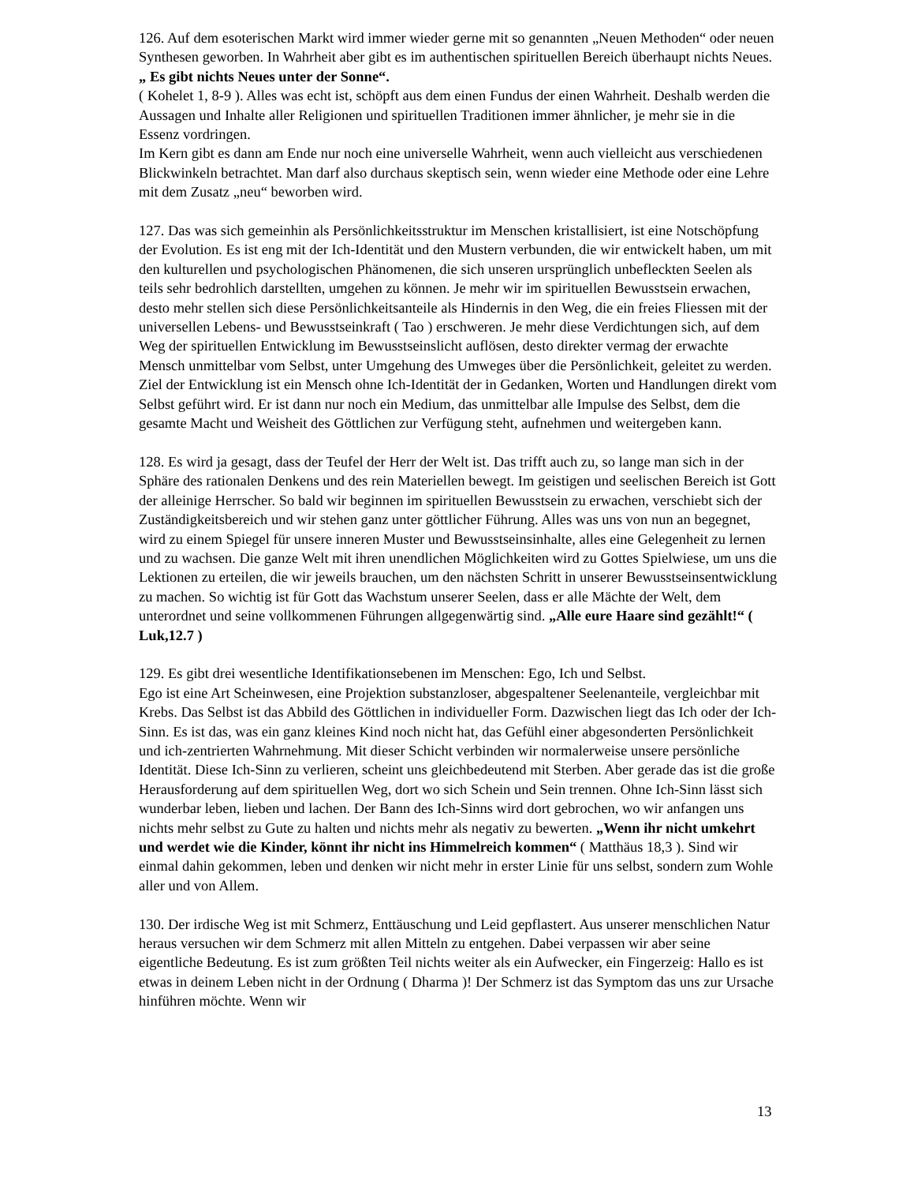126. Auf dem esoterischen Markt wird immer wieder gerne mit so genannten „Neuen Methoden“ oder neuen Synthesen geworben. In Wahrheit aber gibt es im authentischen spirituellen Bereich überhaupt nichts Neues. „ Es gibt nichts Neues unter der Sonne“.
( Kohelet 1, 8-9 ). Alles was echt ist, schöpft aus dem einen Fundus der einen Wahrheit. Deshalb werden die Aussagen und Inhalte aller Religionen und spirituellen Traditionen immer ähnlicher, je mehr sie in die Essenz vordringen.
Im Kern gibt es dann am Ende nur noch eine universelle Wahrheit, wenn auch vielleicht aus verschiedenen Blickwinkeln betrachtet. Man darf also durchaus skeptisch sein, wenn wieder eine Methode oder eine Lehre mit dem Zusatz „neu“ beworben wird.
127. Das was sich gemeinhin als Persönlichkeitsstruktur im Menschen kristallisiert, ist eine Notschöpfung der Evolution. Es ist eng mit der Ich-Identität und den Mustern verbunden, die wir entwickelt haben, um mit den kulturellen und psychologischen Phänomenen, die sich unseren ursprünglich unbefleckten Seelen als teils sehr bedrohlich darstellten, umgehen zu können. Je mehr wir im spirituellen Bewusstsein erwachen, desto mehr stellen sich diese Persönlichkeitsanteile als Hindernis in den Weg, die ein freies Fliessen mit der universellen Lebens- und Bewusstseinkraft ( Tao ) erschweren. Je mehr diese Verdichtungen sich, auf dem Weg der spirituellen Entwicklung im Bewusstseinslicht auflösen, desto direkter vermag der erwachte Mensch unmittelbar vom Selbst, unter Umgehung des Umweges über die Persönlichkeit, geleitet zu werden. Ziel der Entwicklung ist ein Mensch ohne Ich-Identität der in Gedanken, Worten und Handlungen direkt vom Selbst geführt wird. Er ist dann nur noch ein Medium, das unmittelbar alle Impulse des Selbst, dem die gesamte Macht und Weisheit des Göttlichen zur Verfügung steht, aufnehmen und weitergeben kann.
128. Es wird ja gesagt, dass der Teufel der Herr der Welt ist. Das trifft auch zu, so lange man sich in der Sphäre des rationalen Denkens und des rein Materiellen bewegt. Im geistigen und seelischen Bereich ist Gott der alleinige Herrscher. So bald wir beginnen im spirituellen Bewusstsein zu erwachen, verschiebt sich der Zuständigkeitsbereich und wir stehen ganz unter göttlicher Führung. Alles was uns von nun an begegnet, wird zu einem Spiegel für unsere inneren Muster und Bewusstseinsinhalte, alles eine Gelegenheit zu lernen und zu wachsen. Die ganze Welt mit ihren unendlichen Möglichkeiten wird zu Gottes Spielwiese, um uns die Lektionen zu erteilen, die wir jeweils brauchen, um den nächsten Schritt in unserer Bewusstseinsentwicklung zu machen. So wichtig ist für Gott das Wachstum unserer Seelen, dass er alle Mächte der Welt, dem unterordnet und seine vollkommenen Führungen allgegenwärtig sind. „Alle eure Haare sind gezählt!“ ( Luk,12.7 )
129. Es gibt drei wesentliche Identifikationsebenen im Menschen: Ego, Ich und Selbst.
Ego ist eine Art Scheinwesen, eine Projektion substanzloser, abgespaltener Seelenanteile, vergleichbar mit Krebs. Das Selbst ist das Abbild des Göttlichen in individueller Form. Dazwischen liegt das Ich oder der Ich-Sinn. Es ist das, was ein ganz kleines Kind noch nicht hat, das Gefühl einer abgesonderten Persönlichkeit und ich-zentrierten Wahrnehmung. Mit dieser Schicht verbinden wir normalerweise unsere persönliche Identität. Diese Ich-Sinn zu verlieren, scheint uns gleichbedeutend mit Sterben. Aber gerade das ist die große Herausforderung auf dem spirituellen Weg, dort wo sich Schein und Sein trennen. Ohne Ich-Sinn lässt sich wunderbar leben, lieben und lachen. Der Bann des Ich-Sinns wird dort gebrochen, wo wir anfangen uns nichts mehr selbst zu Gute zu halten und nichts mehr als negativ zu bewerten. „Wenn ihr nicht umkehrt und werdet wie die Kinder, könnt ihr nicht ins Himmelreich kommen“ ( Matthäus 18,3 ). Sind wir einmal dahin gekommen, leben und denken wir nicht mehr in erster Linie für uns selbst, sondern zum Wohle aller und von Allem.
130. Der irdische Weg ist mit Schmerz, Enttäuschung und Leid gepflastert. Aus unserer menschlichen Natur heraus versuchen wir dem Schmerz mit allen Mitteln zu entgehen. Dabei verpassen wir aber seine eigentliche Bedeutung. Es ist zum größten Teil nichts weiter als ein Aufwecker, ein Fingerzeig: Hallo es ist etwas in deinem Leben nicht in der Ordnung ( Dharma )! Der Schmerz ist das Symptom das uns zur Ursache hinführen möchte. Wenn wir
13